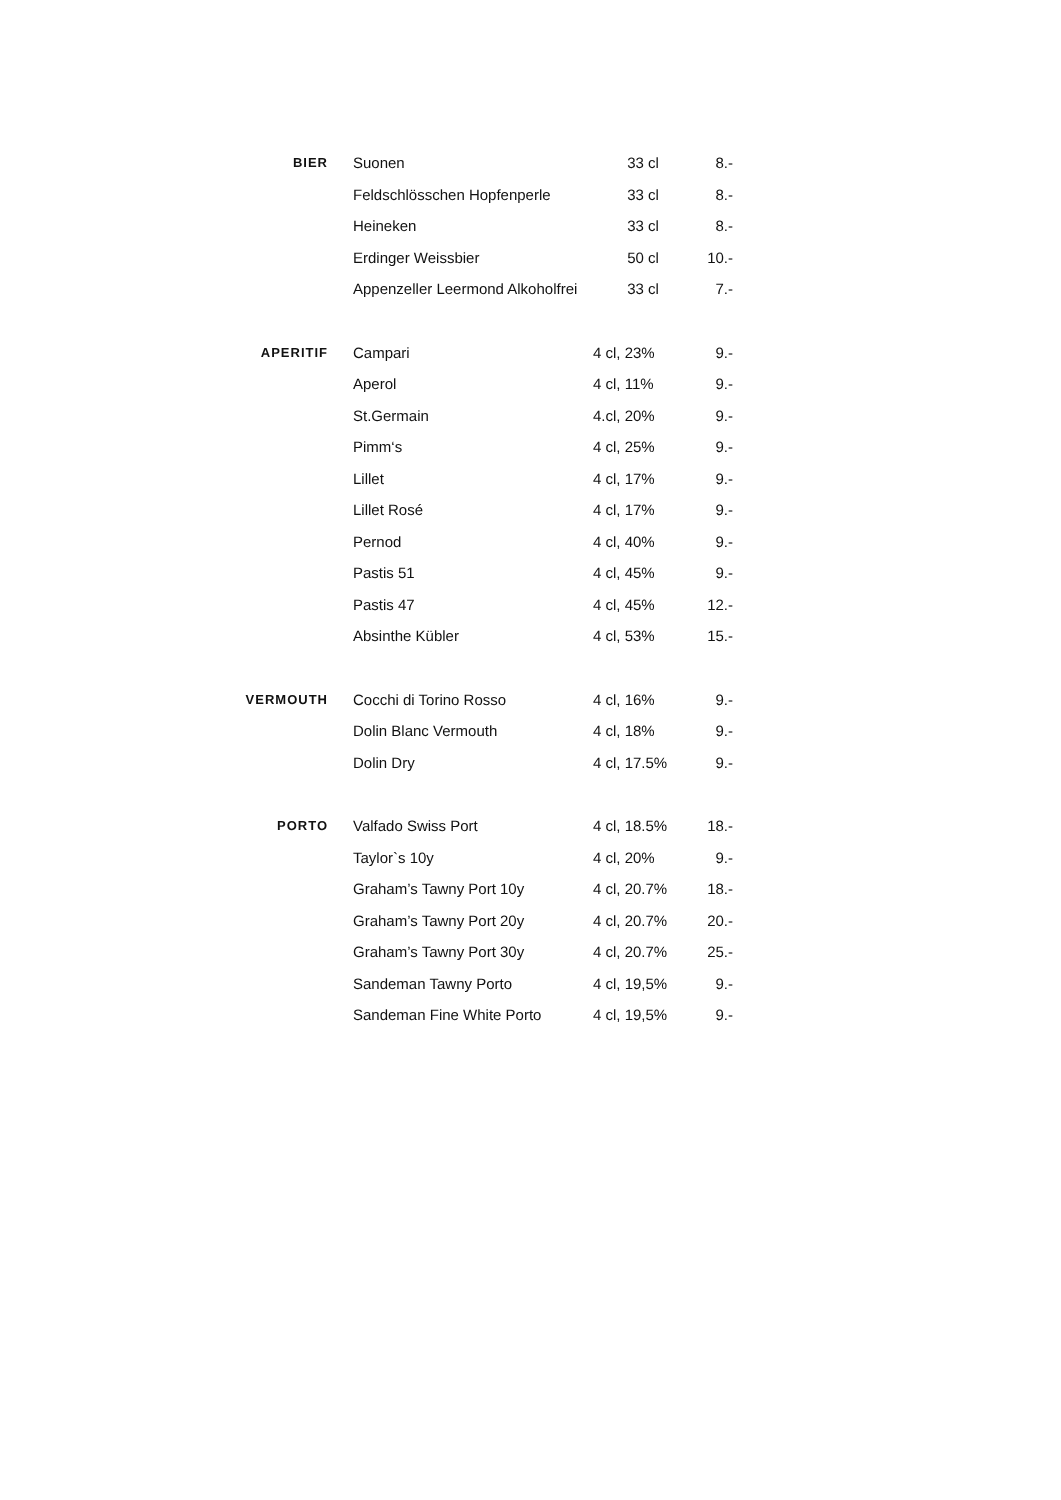| BIER | Suonen | 33 cl | 8.- |
| | Feldschlösschen Hopfenperle | 33 cl | 8.- |
| | Heineken | 33 cl | 8.- |
| | Erdinger Weissbier | 50 cl | 10.- |
| | Appenzeller Leermond Alkoholfrei | 33 cl | 7.- |
| APERITIF | Campari | 4 cl, 23% | 9.- |
| | Aperol | 4 cl, 11% | 9.- |
| | St.Germain | 4.cl, 20% | 9.- |
| | Pimm‘s | 4 cl, 25% | 9.- |
| | Lillet | 4 cl, 17% | 9.- |
| | Lillet Rosé | 4 cl, 17% | 9.- |
| | Pernod | 4 cl, 40% | 9.- |
| | Pastis 51 | 4 cl, 45% | 9.- |
| | Pastis 47 | 4 cl, 45% | 12.- |
| | Absinthe Kübler | 4 cl, 53% | 15.- |
| VERMOUTH | Cocchi di Torino Rosso | 4 cl, 16% | 9.- |
| | Dolin Blanc Vermouth | 4 cl, 18% | 9.- |
| | Dolin Dry | 4 cl, 17.5% | 9.- |
| PORTO | Valfado Swiss Port | 4 cl, 18.5% | 18.- |
| | Taylor`s 10y | 4 cl, 20% | 9.- |
| | Graham’s Tawny Port 10y | 4 cl, 20.7% | 18.- |
| | Graham’s Tawny Port 20y | 4 cl, 20.7% | 20.- |
| | Graham’s Tawny Port 30y | 4 cl, 20.7% | 25.- |
| | Sandeman Tawny Porto | 4 cl, 19,5% | 9.- |
| | Sandeman Fine White Porto | 4 cl, 19,5% | 9.- |